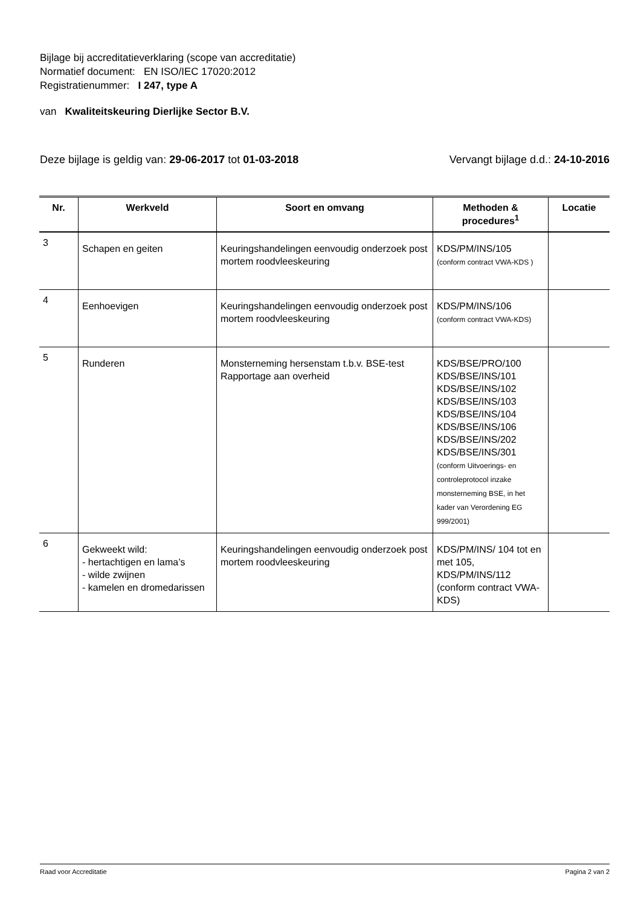Bijlage bij accreditatieverklaring (scope van accreditatie)
Normatief document: EN ISO/IEC 17020:2012
Registratienummer: I 247, type A
van Kwaliteitskeuring Dierlijke Sector B.V.
Deze bijlage is geldig van: 29-06-2017 tot 01-03-2018 Vervangt bijlage d.d.: 24-10-2016
| Nr. | Werkveld | Soort en omvang | Methoden & procedures<sup>1</sup> | Locatie |
| --- | --- | --- | --- | --- |
| 3 | Schapen en geiten | Keuringshandelingen eenvoudig onderzoek post mortem roodvleeskeuring | KDS/PM/INS/105 (conform contract VWA-KDS ) | |
| 4 | Eenhoevigen | Keuringshandelingen eenvoudig onderzoek post mortem roodvleeskeuring | KDS/PM/INS/106 (conform contract VWA-KDS) | |
| 5 | Runderen | Monsterneming hersenstam t.b.v. BSE-test Rapportage aan overheid | KDS/BSE/PRO/100 KDS/BSE/INS/101 KDS/BSE/INS/102 KDS/BSE/INS/103 KDS/BSE/INS/104 KDS/BSE/INS/106 KDS/BSE/INS/202 KDS/BSE/INS/301 (conform Uitvoerings- en controleprotocol inzake monsterneming BSE, in het kader van Verordening EG 999/2001) | |
| 6 | Gekweekt wild: - hertachtigen en lama’s - wilde zwijnen - kamelen en dromedarissen | Keuringshandelingen eenvoudig onderzoek post mortem roodvleeskeuring | KDS/PM/INS/ 104 tot en met 105, KDS/PM/INS/112 (conform contract VWA-KDS) | |
Raad voor Accreditatie Pagina 2 van 2